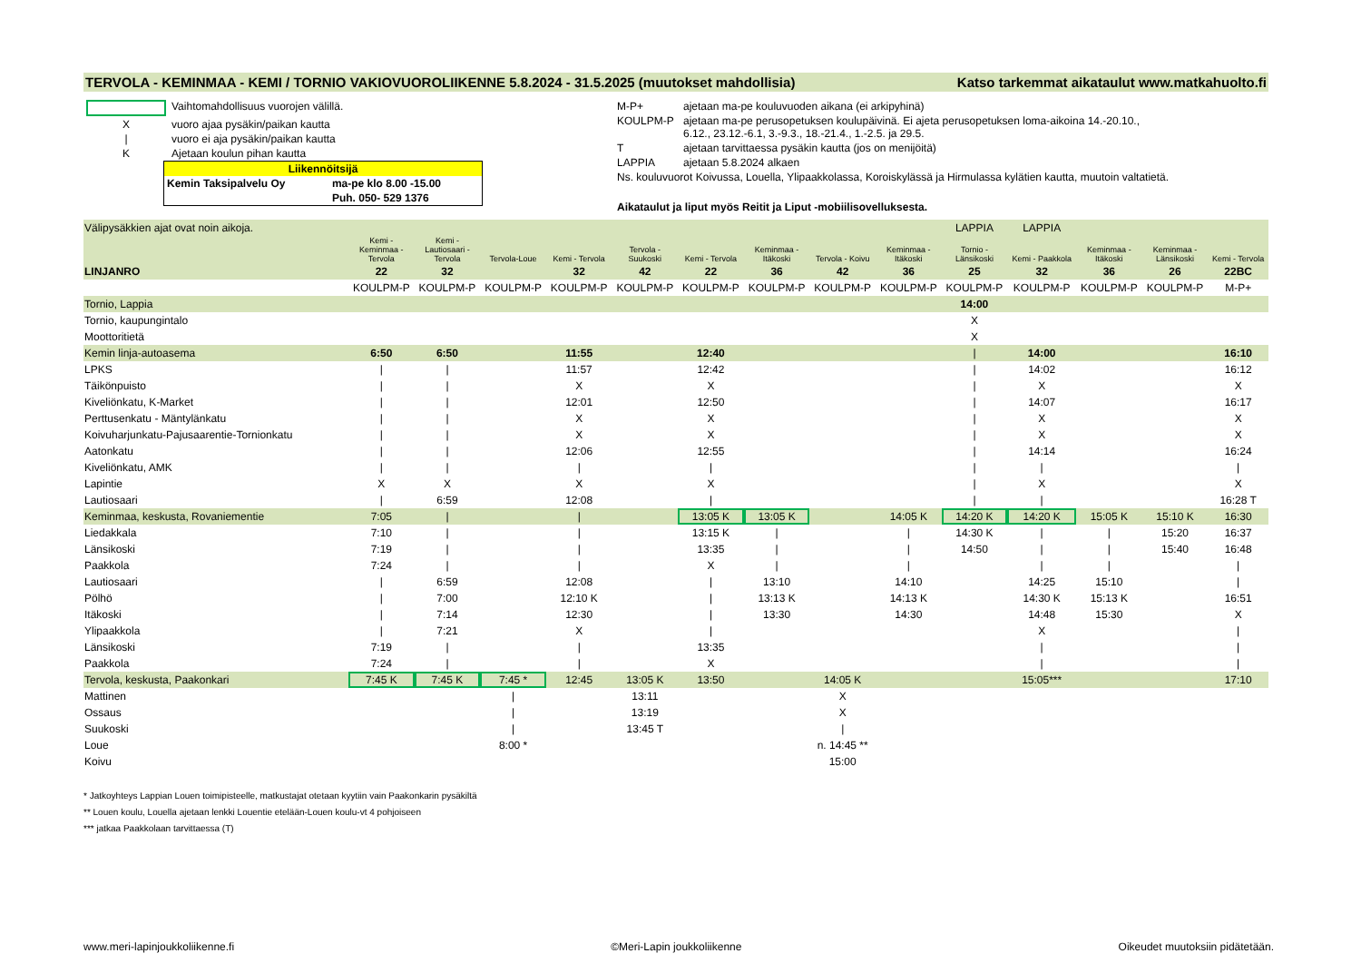TERVOLA - KEMINMAA - KEMI / TORNIO VAKIOVUOROLIIKENNE 5.8.2024 - 31.5.2025 (muutokset mahdollisia) Katso tarkemmat aikataulut www.matkahuolto.fi
| | Vaihtomahdollisuus vuorojen välillä. |
| X | vuoro ajaa pysäkin/paikan kautta |
| / | vuoro ei aja pysäkin/paikan kautta |
| K | Ajetaan koulun pihan kautta |
| Liikennöitsijä | |
| Kemin Taksipalvelu Oy | ma-pe klo 8.00 -15.00 |
| | Puh. 050- 529 1376 |
| M-P+ | ajetaan ma-pe kouluvuoden aikana (ei arkipyhinä) |
| KOULPM-P | ajetaan ma-pe perusopetuksen koulupäivinä. Ei ajeta perusopetuksen loma-aikoina 14.-20.10., 6.12., 23.12.-6.1, 3.-9.3., 18.-21.4., 1.-2.5. ja 29.5. |
| T | ajetaan tarvittaessa pysäkin kautta (jos on menijöitä) |
| LAPPIA | ajetaan 5.8.2024 alkaen |
| Ns. kouluvuorot Koivussa, Louella, Ylipaakkolassa, Koroiskylässä ja Hirmulassa kylätien kautta, muutoin valtatietä. | |
| Aikataulut ja liput myös Reitit ja Liput -mobiilisovelluksesta. | |
| Välipysäkkien ajat ovat noin aikoja. | | | | | | | | | | LAPPIA | LAPPIA | | | |
| | Kemi - Keminmaa - Tervola | Kemi - Lautiosaari - Tervola | Tervola-Loue | Kemi - Tervola | Tervola - Suukoski | Kemi - Tervola | Keminmaa - Itäkoski | Tervola - Koivu | Keminmaa - Itäkoski | Tornio - Länsikoski | Kemi - Paakkola | Keminmaa - Itäkoski | Keminmaa - Länsikoski | Kemi - Tervola |
| LINJANRO | 22 | 32 | | 32 | 42 | 22 | 36 | 42 | 36 | 25 | 32 | 36 | 26 | 22BC |
| | KOULPM-P | KOULPM-P | KOULPM-P | KOULPM-P | KOULPM-P | KOULPM-P | KOULPM-P | KOULPM-P | KOULPM-P | KOULPM-P | KOULPM-P | KOULPM-P | KOULPM-P | M-P+ |
| Tornio, Lappia | | | | | | | | | | 14:00 | | | | |
| Tornio, kaupungintalo | | | | | | | | | | X | | | | |
| Moottoritietä | | | | | | | | | | X | | | | |
| Kemin linja-autoasema | 6:50 | 6:50 | | 11:55 | | 12:40 | | | | / | 14:00 | | | 16:10 |
| LPKS | / | / | | 11:57 | | 12:42 | | | | / | 14:02 | | | 16:12 |
| Täikönpuisto | / | / | | X | | X | | | | / | X | | | X |
| Kiveliönkatu, K-Market | / | / | | 12:01 | | 12:50 | | | | / | 14:07 | | | 16:17 |
| Perttusenkatu - Mäntylänkatu | / | / | | X | | X | | | | / | X | | | X |
| Koivuharjunkatu-Pajusaarentie-Tornionkatu | / | / | | X | | X | | | | / | X | | | X |
| Aatonkatu | / | / | | 12:06 | | 12:55 | | | | / | 14:14 | | | 16:24 |
| Kiveliönkatu, AMK | / | / | | / | | / | | | | / | / | | | / |
| Lapintie | X | X | | X | | X | | | | / | X | | | X |
| Lautiosaari | / | 6:59 | | 12:08 | | / | | | | / | / | | | 16:28 T |
| Keminmaa, keskusta, Rovaniementie | 7:05 | / | | / | | 13:05 K | 13:05 K | | 14:05 K | 14:20 K | 14:20 K | 15:05 K | 15:10 K | 16:30 |
| Liedakkala | 7:10 | / | | / | | 13:15 K | / | | / | 14:30 K | / | / | 15:20 | 16:37 |
| Länsikoski | 7:19 | / | | / | | 13:35 | / | | / | 14:50 | / | / | 15:40 | 16:48 |
| Paakkola | 7:24 | / | | / | | X | / | | / | | / | / | | / |
| Lautiosaari | / | 6:59 | | 12:08 | | / | 13:10 | | 14:10 | | 14:25 | 15:10 | | / |
| Pölhö | / | 7:00 | | 12:10 K | | / | 13:13 K | | 14:13 K | | 14:30 K | 15:13 K | | 16:51 |
| Itäkoski | / | 7:14 | | 12:30 | | / | 13:30 | | 14:30 | | 14:48 | 15:30 | | X |
| Ylipaakkola | / | 7:21 | | X | | / | | | | | X | | | / |
| Länsikoski | 7:19 | / | | / | | 13:35 | | | | | / | | | / |
| Paakkola | 7:24 | / | | / | | X | | | | | / | | | / |
| Tervola, keskusta, Paakonkari | 7:45 K | 7:45 K | 7:45 * | 12:45 | 13:05 K | 13:50 | | 14:05 K | | | 15:05*** | | | 17:10 |
| Mattinen | | | / | | 13:11 | | | X | | | | | | |
| Ossaus | | | / | | 13:19 | | | X | | | | | | |
| Suukoski | | | / | | 13:45 T | | | / | | | | | | |
| Loue | | | 8:00 * | | | | | n. 14:45 ** | | | | | | |
| Koivu | | | | | | | | 15:00 | | | | | | |
* Jatkoyhteys Lappian Louen toimipisteelle, matkustajat otetaan kyytiin vain Paakonkarin pysäkiltä
** Louen koulu, Louella ajetaan lenkki Louentie etelään-Louen koulu-vt 4 pohjoiseen
*** jatkaa Paakkolaan tarvittaessa (T)
www.meri-lapinjoukkoliikenne.fi ©Meri-Lapin joukkoliikenne Oikeudet muutoksiin pidätetään.